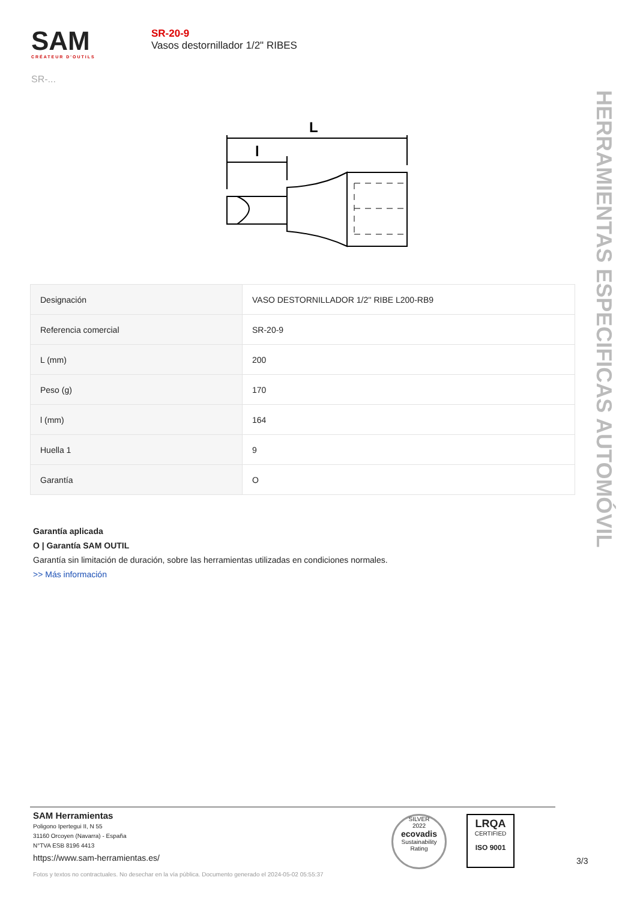SAM
CRÉATEUR D'OUTILS
SR-...
SR-20-9
Vasos destornillador 1/2" RIBES
HERRAMIENTAS ESPECIFICAS AUTOMÓVIL
L
l
| Designación | VASO DESTORNILLADOR 1/2'' RIBE L200-RB9 |
| Referencia comercial | SR-20-9 |
| L (mm) | 200 |
| Peso (g) | 170 |
| l (mm) | 164 |
| Huella 1 | 9 |
| Garantía | O |
Garantía aplicada
O | Garantía SAM OUTIL
Garantía sin limitación de duración, sobre las herramientas utilizadas en condiciones normales.
>> Más información
SAM Herramientas
Poligono Ipertegui II, N 55
31160 Orcoyen (Navarra) - España
N°TVA ESB 8196 4413
https://www.sam-herramientas.es/
SILVER
2022
ecovadis
Sustainability Rating
LRQA
CERTIFIED
ISO 9001
3/3
Fotos y textos no contractuales. No desechar en la vía pública. Documento generado el 2024-05-02 05:55:37